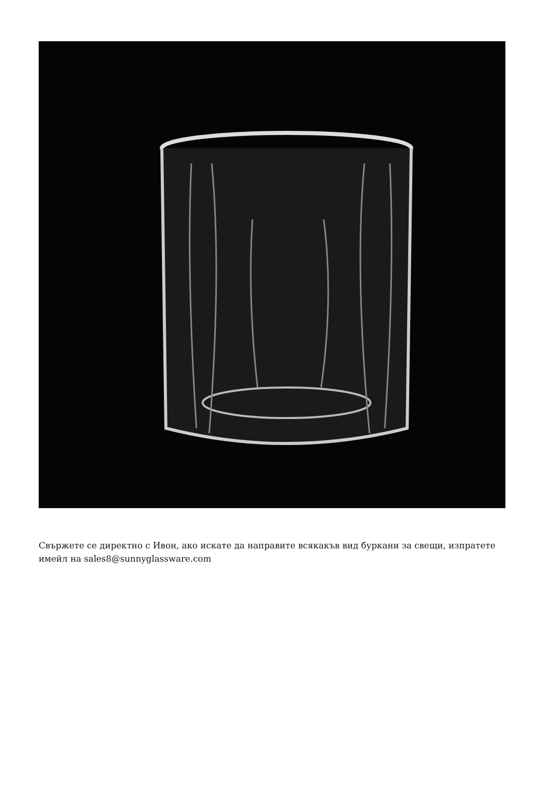Свържете се директно с Ивон, ако искате да направите всякакъв вид буркани за свещи, изпратете имейл на sales8@sunnyglassware.com